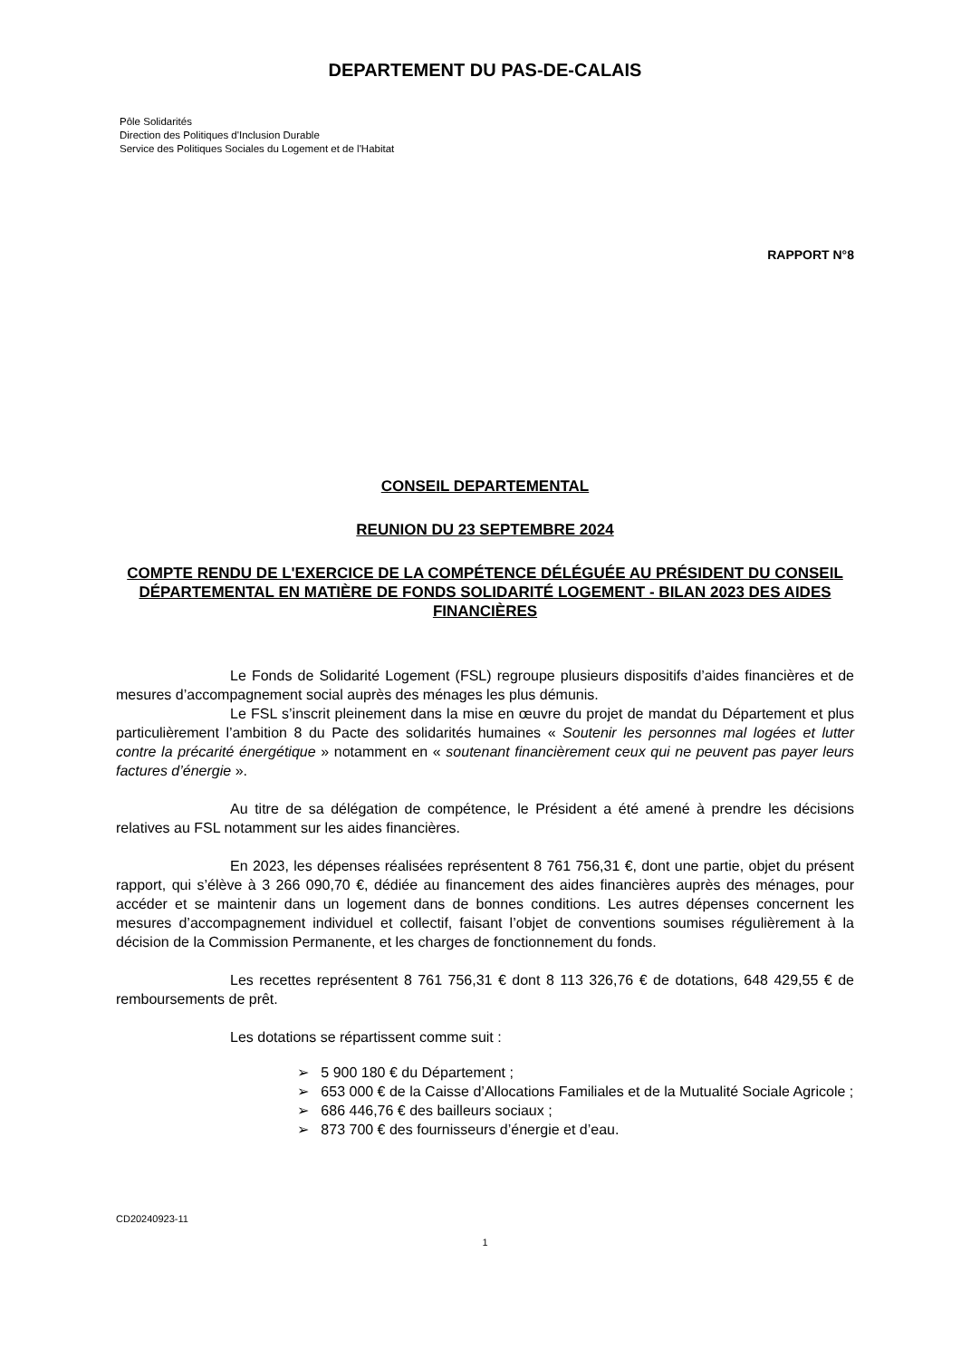DEPARTEMENT DU PAS-DE-CALAIS
Pôle Solidarités
Direction des Politiques d'Inclusion Durable
Service des Politiques Sociales du Logement et de l'Habitat
RAPPORT N°8
CONSEIL DEPARTEMENTAL
REUNION DU 23 SEPTEMBRE 2024
COMPTE RENDU DE L'EXERCICE DE LA COMPÉTENCE DÉLÉGUÉE AU PRÉSIDENT DU CONSEIL DÉPARTEMENTAL EN MATIÈRE DE FONDS SOLIDARITÉ LOGEMENT - BILAN 2023 DES AIDES FINANCIÈRES
Le Fonds de Solidarité Logement (FSL) regroupe plusieurs dispositifs d’aides financières et de mesures d’accompagnement social auprès des ménages les plus démunis.
Le FSL s’inscrit pleinement dans la mise en œuvre du projet de mandat du Département et plus particulièrement l’ambition 8 du Pacte des solidarités humaines « Soutenir les personnes mal logées et lutter contre la précarité énergétique » notamment en « soutenant financièrement ceux qui ne peuvent pas payer leurs factures d’énergie ».
Au titre de sa délégation de compétence, le Président a été amené à prendre les décisions relatives au FSL notamment sur les aides financières.
En 2023, les dépenses réalisées représentent 8 761 756,31 €, dont une partie, objet du présent rapport, qui s’élève à 3 266 090,70 €, dédiée au financement des aides financières auprès des ménages, pour accéder et se maintenir dans un logement dans de bonnes conditions. Les autres dépenses concernent les mesures d’accompagnement individuel et collectif, faisant l’objet de conventions soumises régulièrement à la décision de la Commission Permanente, et les charges de fonctionnement du fonds.
Les recettes représentent 8 761 756,31 € dont 8 113 326,76 € de dotations, 648 429,55 € de remboursements de prêt.
Les dotations se répartissent comme suit :
➢ 5 900 180 € du Département ;
➢ 653 000 € de la Caisse d’Allocations Familiales et de la Mutualité Sociale Agricole ;
➢ 686 446,76 € des bailleurs sociaux ;
➢ 873 700 € des fournisseurs d’énergie et d’eau.
CD20240923-11
1